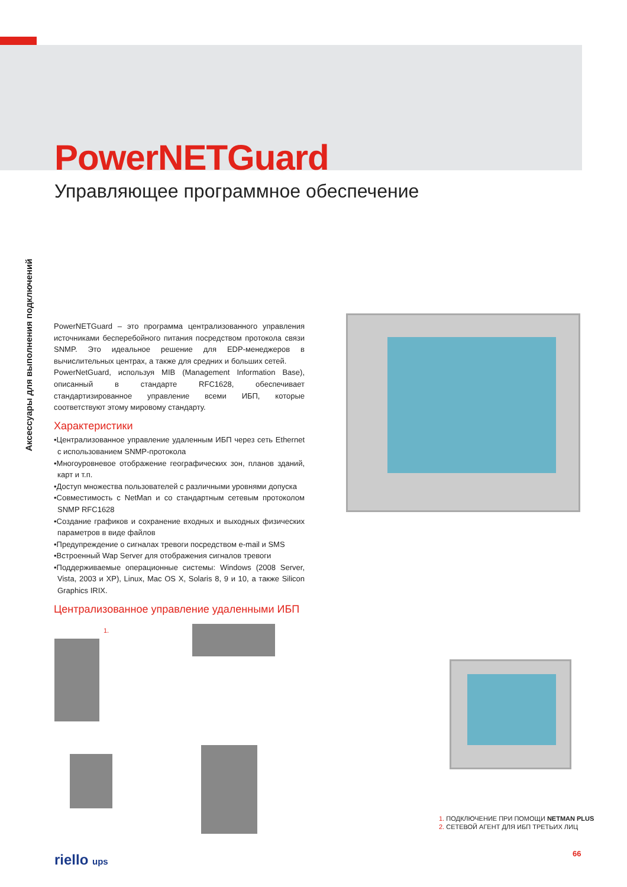PowerNETGuard
Управляющее программное обеспечение
Аксессуары для выполнения подключений
PowerNETGuard – это программа централизованного управления источниками бесперебойного питания посредством протокола связи SNMP. Это идеальное решение для EDP-менеджеров в вычислительных центрах, а также для средних и больших сетей.
PowerNetGuard, используя MIB (Management Information Base), описанный в стандарте RFC1628, обеспечивает стандартизированное управление всеми ИБП, которые соответствуют этому мировому стандарту.
Характеристики
•Централизованное управление удаленным ИБП через сеть Ethernet с использованием SNMP-протокола
•Многоуровневое отображение географических зон, планов зданий, карт и т.п.
•Доступ множества пользователей с различными уровнями допуска
•Совместимость с NetMan и со стандартным сетевым протоколом SNMP RFC1628
•Создание графиков и сохранение входных и выходных физических параметров в виде файлов
•Предупреждение о сигналах тревоги посредством e-mail и SMS
•Встроенный Wap Server для отображения сигналов тревоги
•Поддерживаемые операционные системы: Windows (2008 Server, Vista, 2003 и XP), Linux, Mac OS X, Solaris 8, 9 и 10, а также Silicon Graphics IRIX.
Централизованное управление удаленными ИБП
1.
1. ПОДКЛЮЧЕНИЕ ПРИ ПОМОЩИ NETMAN PLUS
2. СЕТЕВОЙ АГЕНТ ДЛЯ ИБП ТРЕТЬИХ ЛИЦ
riello ups 66